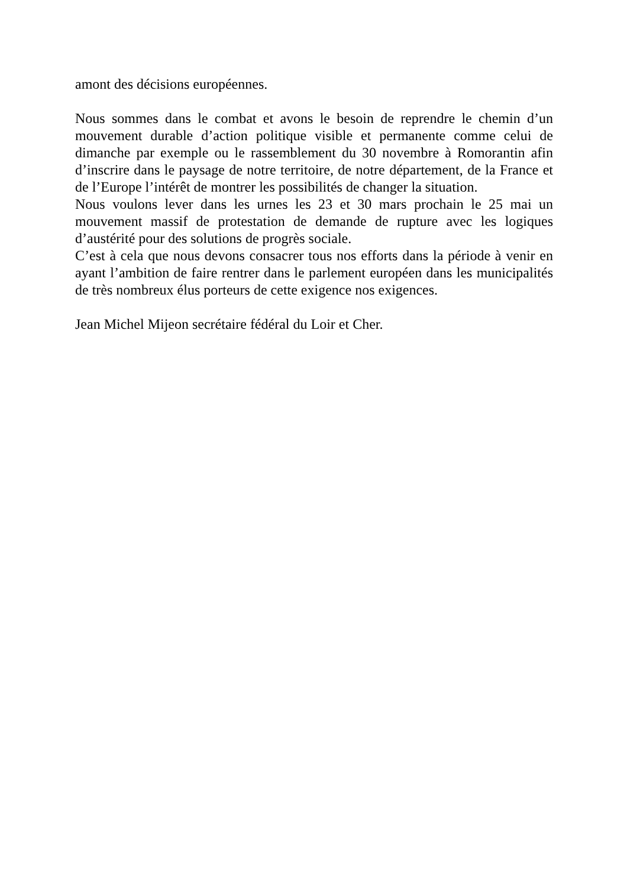amont des décisions européennes.
Nous sommes dans le combat et avons le besoin de reprendre le chemin d’un mouvement durable d’action politique visible et permanente comme celui de dimanche par exemple ou le rassemblement du 30 novembre à Romorantin afin d’inscrire dans le paysage de notre territoire, de notre département, de la France et de l’Europe l’intérêt de montrer les possibilités de changer la situation.
Nous voulons lever dans les urnes les 23 et 30 mars prochain le 25 mai un mouvement massif de protestation de demande de rupture avec les logiques d’austérité pour des solutions de progrès sociale.
C’est à cela que nous devons consacrer tous nos efforts dans la période à venir en ayant l’ambition de faire rentrer dans le parlement européen dans les municipalités de très nombreux élus porteurs de cette exigence nos exigences.
Jean Michel Mijeon secrétaire fédéral du Loir et Cher.